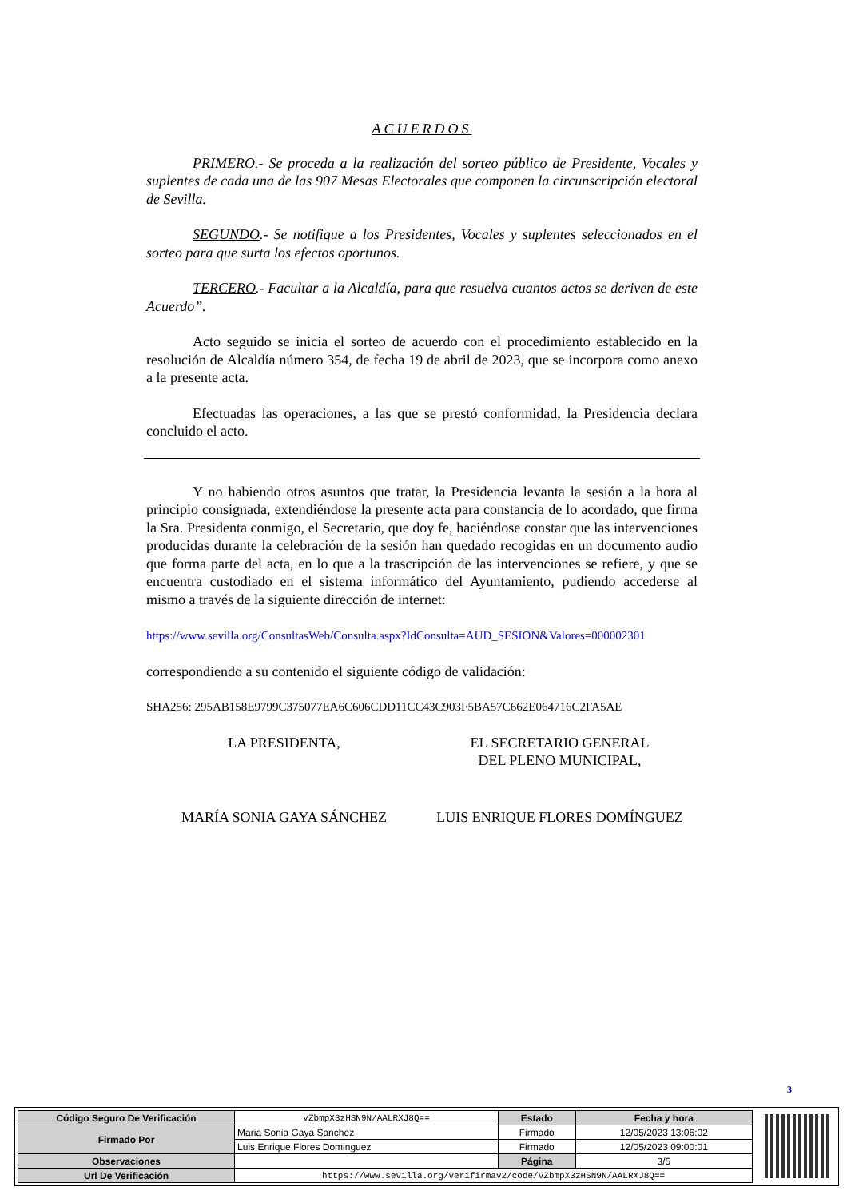ACUERDOS
PRIMERO.- Se proceda a la realización del sorteo público de Presidente, Vocales y suplentes de cada una de las 907 Mesas Electorales que componen la circunscripción electoral de Sevilla.
SEGUNDO.- Se notifique a los Presidentes, Vocales y suplentes seleccionados en el sorteo para que surta los efectos oportunos.
TERCERO.- Facultar a la Alcaldía, para que resuelva cuantos actos se deriven de este Acuerdo”.
Acto seguido se inicia el sorteo de acuerdo con el procedimiento establecido en la resolución de Alcaldía número 354, de fecha 19 de abril de 2023, que se incorpora como anexo a la presente acta.
Efectuadas las operaciones, a las que se prestó conformidad, la Presidencia declara concluido el acto.
Y no habiendo otros asuntos que tratar, la Presidencia levanta la sesión a la hora al principio consignada, extendiéndose la presente acta para constancia de lo acordado, que firma la Sra. Presidenta conmigo, el Secretario, que doy fe, haciéndose constar que las intervenciones producidas durante la celebración de la sesión han quedado recogidas en un documento audio que forma parte del acta, en lo que a la trascripción de las intervenciones se refiere, y que se encuentra custodiado en el sistema informático del Ayuntamiento, pudiendo accederse al mismo a través de la siguiente dirección de internet:
https://www.sevilla.org/ConsultasWeb/Consulta.aspx?IdConsulta=AUD_SESION&Valores=000002301
correspondiendo a su contenido el siguiente código de validación:
SHA256: 295AB158E9799C375077EA6C606CDD11CC43C903F5BA57C662E064716C2FA5AE
LA PRESIDENTA, EL SECRETARIO GENERAL
DEL PLENO MUNICIPAL,
MARÍA SONIA GAYA SÁNCHEZ LUIS ENRIQUE FLORES DOMÍNGUEZ
3
| Código Seguro De Verificación | vZbmpX3zHSN9N/AALRXJ8Q== | Estado | Fecha y hora |
| Firmado Por | Maria Sonia Gaya Sanchez | Firmado | 12/05/2023 13:06:02 |
| | Luis Enrique Flores Dominguez | Firmado | 12/05/2023 09:00:01 |
| Observaciones | | Página | 3/5 |
| Url De Verificación | https://www.sevilla.org/verifirmav2/code/vZbmpX3zHSN9N/AALRXJ8Q== | | |